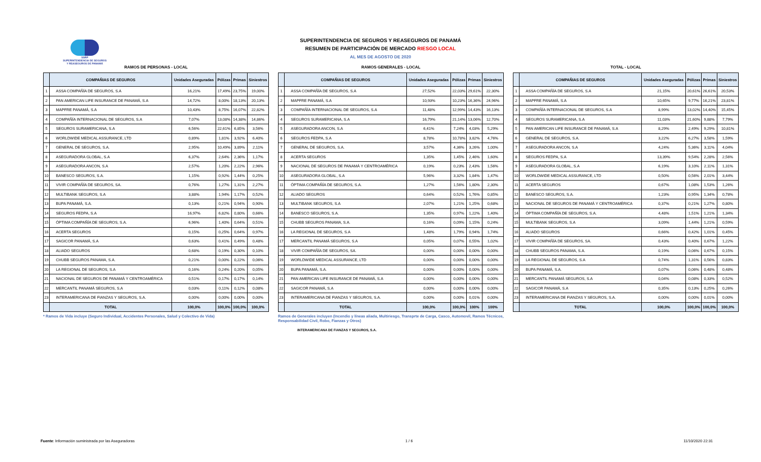SSRP
SUPERINTENDENCIA DE SEGUROS
Y REASEGUROS DE PANAMÁ
SUPERINTENDENCIA DE SEGUROS Y REASEGUROS DE PANAMÁ
RESUMEN DE PARTICIPACIÓN DE MERCADO RIESGO LOCAL
AL MES DE AGOSTO DE 2020
RAMOS DE PERSONAS - LOCAL
| | COMPAÑIAS DE SEGUROS | Unidades Aseguradas | Pólizas | Primas | Siniestros |
| --- | --- | --- | --- | --- | --- |
| 1 | ASSA COMPAÑÍA DE SEGUROS, S.A | 16,21% | 17,49% | 23,75% | 19,00% |
| 2 | PAN AMERICAN LIFE INSURANCE DE PANAMÁ, S.A | 14,72% | 8,00% | 18,13% | 20,13% |
| 3 | MAPFRE PANAMÁ, S.A | 10,43% | 8,75% | 16,07% | 22,82% |
| 4 | COMPAÑÍA INTERNACIONAL DE SEGUROS, S.A | 7,07% | 13,08% | 14,38% | 14,86% |
| 5 | SEGUROS SURAMERICANA, S.A | 6,56% | 22,61% | 6,85% | 3,56% |
| 6 | WORLDWIDE MEDICAL ASSURANCE, LTD | 0,89% | 1,81% | 3,92% | 6,40% |
| 7 | GENERAL DE SEGUROS, S.A. | 2,95% | 10,49% | 3,89% | 2,11% |
| 8 | ASEGURADORA GLOBAL, S.A | 6,37% | 2,64% | 2,36% | 1,17% |
| 9 | ASEGURADORA ANCON, S.A | 2,57% | 1,20% | 2,22% | 2,96% |
| 10 | BANESCO SEGUROS, S.A. | 1,15% | 0,92% | 1,44% | 0,25% |
| 11 | VIVIR COMPAÑÍA DE SEGUROS, SA. | 0,76% | 1,27% | 1,31% | 2,27% |
| 12 | MULTIBANK SEGUROS, S.A | 3,88% | 1,94% | 1,17% | 0,52% |
| 13 | BUPA PANAMÁ, S.A. | 0,13% | 0,21% | 0,94% | 0,90% |
| 14 | SEGUROS FEDPA, S.A | 16,97% | 6,82% | 0,80% | 0,66% |
| 15 | ÓPTIMA COMPAÑÍA DE SEGUROS, S.A. | 6,96% | 1,40% | 0,64% | 0,51% |
| 16 | ACERTA SEGUROS | 0,15% | 0,25% | 0,64% | 0,97% |
| 17 | SAGICOR PANAMÁ, S.A | 0,63% | 0,41% | 0,49% | 0,48% |
| 18 | ALIADO SEGUROS | 0,68% | 0,19% | 0,30% | 0,10% |
| 19 | CHUBB SEGUROS PANAMA, S.A. | 0,21% | 0,00% | 0,22% | 0,06% |
| 20 | LA REGIONAL DE SEGUROS, S.A | 0,16% | 0,24% | 0,20% | 0,05% |
| 21 | NACIONAL DE SEGUROS DE PANAMÁ Y CENTROAMÉRICA | 0,51% | 0,17% | 0,17% | 0,14% |
| 22 | MERCANTIL PANAMÁ SEGUROS, S.A | 0,03% | 0,11% | 0,12% | 0,08% |
| 23 | INTERAMERICANA DE FIANZAS Y SEGUROS, S.A. | 0,00% | 0,00% | 0,00% | 0,00% |
| | TOTAL | 100,0% | 100,0% | 100,0% | 100,0% |
* Ramos de Vida incluye (Seguro Individual, Accidentes Personales, Salud y Colectivo de Vida)
RAMOS GENERALES - LOCAL
| | COMPAÑIAS DE SEGUROS | Unidades Aseguradas | Pólizas | Primas | Siniestros |
| --- | --- | --- | --- | --- | --- |
| 1 | ASSA COMPAÑÍA DE SEGUROS, S.A | 27,52% | 22,03% | 29,61% | 22,30% |
| 2 | MAPFRE PANAMÁ, S.A | 10,93% | 10,23% | 16,36% | 24,96% |
| 3 | COMPAÑÍA INTERNACIONAL DE SEGUROS, S.A | 11,48% | 12,99% | 14,43% | 16,13% |
| 4 | SEGUROS SURAMERICANA, S.A | 16,79% | 21,14% | 13,06% | 12,70% |
| 5 | ASEGURADORA ANCON, S.A | 6,41% | 7,24% | 4,03% | 5,29% |
| 6 | SEGUROS FEDPA, S.A | 8,78% | 10,78% | 3,82% | 4,76% |
| 7 | GENERAL DE SEGUROS, S.A. | 3,57% | 4,36% | 3,26% | 1,00% |
| 8 | ACERTA SEGUROS | 1,35% | 1,45% | 2,46% | 1,60% |
| 9 | NACIONAL DE SEGUROS DE PANAMÁ Y CENTROAMÉRICA | 0,19% | 0,23% | 2,43% | 1,56% |
| 10 | ASEGURADORA GLOBAL, S.A | 5,96% | 3,32% | 1,84% | 1,47% |
| 11 | ÓPTIMA COMPAÑÍA DE SEGUROS, S.A. | 1,27% | 1,56% | 1,80% | 2,30% |
| 12 | ALIADO SEGUROS | 0,64% | 0,52% | 1,76% | 0,85% |
| 13 | MULTIBANK SEGUROS, S.A | 2,07% | 1,21% | 1,25% | 0,68% |
| 14 | BANESCO SEGUROS, S.A. | 1,35% | 0,97% | 1,22% | 1,40% |
| 15 | CHUBB SEGUROS PANAMA, S.A. | 0,16% | 0,09% | 1,15% | 0,24% |
| 16 | LA REGIONAL DE SEGUROS, S.A | 1,48% | 1,79% | 0,94% | 1,74% |
| 17 | MERCANTIL PANAMÁ SEGUROS, S.A | 0,05% | 0,07% | 0,55% | 1,02% |
| 18 | VIVIR COMPAÑÍA DE SEGUROS, SA. | 0,00% | 0,00% | 0,00% | 0,00% |
| 19 | WORLDWIDE MEDICAL ASSURANCE, LTD | 0,00% | 0,00% | 0,00% | 0,00% |
| 20 | BUPA PANAMÁ, S.A. | 0,00% | 0,00% | 0,00% | 0,00% |
| 21 | PAN AMERICAN LIFE INSURANCE DE PANAMÁ, S.A | 0,00% | 0,00% | 0,00% | 0,00% |
| 22 | SAGICOR PANAMÁ, S.A | 0,00% | 0,00% | 0,00% | 0,00% |
| 23 | INTERAMERICANA DE FIANZAS Y SEGUROS, S.A. | 0,00% | 0,00% | 0,01% | 0,00% |
| | TOTAL | 100,0% | 100,0% | 100% | 100% |
Ramos de Generales incluyen (Incendio y líneas aliada, Multiriesgo, Transprte de Carga, Casco, Automovil, Ramos Técnicos, Responsabilidad Civil, Robo, Fianzas y Otros)
INTERAMERICANA DE FIANZAS Y SEGUROS, S.A.
TOTAL - LOCAL
| | COMPAÑIAS DE SEGUROS | Unidades Aseguradas | Pólizas | Primas | Siniestros |
| --- | --- | --- | --- | --- | --- |
| 1 | ASSA COMPAÑÍA DE SEGUROS, S.A | 21,15% | 20,61% | 26,61% | 20,53% |
| 2 | MAPFRE PANAMÁ, S.A | 10,65% | 9,77% | 16,21% | 23,81% |
| 3 | COMPAÑÍA INTERNACIONAL DE SEGUROS, S.A | 8,99% | 13,02% | 14,40% | 15,45% |
| 4 | SEGUROS SURAMERICANA, S.A | 11,03% | 21,60% | 9,88% | 7,79% |
| 5 | PAN AMERICAN LIFE INSURANCE DE PANAMÁ, S.A | 8,29% | 2,49% | 9,29% | 10,81% |
| 6 | GENERAL DE SEGUROS, S.A. | 3,22% | 6,27% | 3,58% | 1,59% |
| 7 | ASEGURADORA ANCON, S.A | 4,24% | 5,36% | 3,11% | 4,04% |
| 8 | SEGUROS FEDPA, S.A | 13,39% | 9,54% | 2,28% | 2,56% |
| 9 | ASEGURADORA GLOBAL, S.A | 6,19% | 3,10% | 2,11% | 1,31% |
| 10 | WORLDWIDE MEDICAL ASSURANCE, LTD | 0,50% | 0,56% | 2,01% | 3,44% |
| 11 | ACERTA SEGUROS | 0,67% | 1,08% | 1,53% | 1,26% |
| 12 | BANESCO SEGUROS, S.A. | 1,23% | 0,95% | 1,34% | 0,78% |
| 13 | NACIONAL DE SEGUROS DE PANAMÁ Y CENTROAMÉRICA | 0,37% | 0,21% | 1,27% | 0,80% |
| 14 | ÓPTIMA COMPAÑÍA DE SEGUROS, S.A. | 4,48% | 1,51% | 1,21% | 1,34% |
| 15 | MULTIBANK SEGUROS, S.A | 3,09% | 1,44% | 1,21% | 0,59% |
| 16 | ALIADO SEGUROS | 0,66% | 0,42% | 1,01% | 0,45% |
| 17 | VIVIR COMPAÑÍA DE SEGUROS, SA. | 0,43% | 0,40% | 0,67% | 1,22% |
| 18 | CHUBB SEGUROS PANAMA, S.A. | 0,19% | 0,06% | 0,67% | 0,15% |
| 19 | LA REGIONAL DE SEGUROS, S.A | 0,74% | 1,31% | 0,56% | 0,83% |
| 20 | BUPA PANAMÁ, S.A. | 0,07% | 0,06% | 0,48% | 0,48% |
| 21 | MERCANTIL PANAMÁ SEGUROS, S.A | 0,04% | 0,08% | 0,33% | 0,52% |
| 22 | SAGICOR PANAMÁ, S.A | 0,35% | 0,13% | 0,25% | 0,26% |
| 23 | INTERAMERICANA DE FIANZAS Y SEGUROS, S.A. | 0,00% | 0,00% | 0,01% | 0,00% |
| | TOTAL | 100,0% | 100,0% | 100,0% | 100,0% |
Fuente: Información suministrada por las Aseguradoras 1 / 6 11/10/2020 22:31